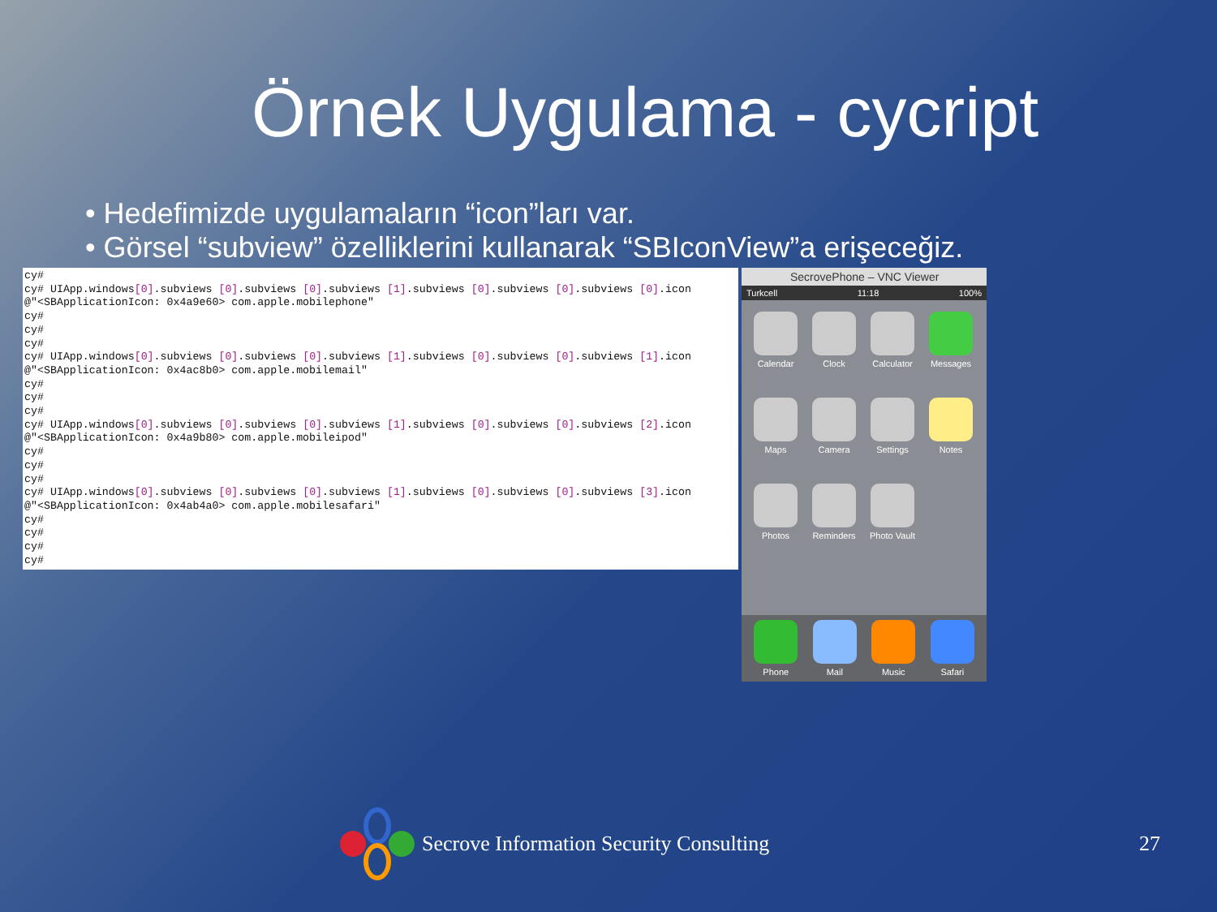Örnek Uygulama - cycript
• Hedefimizde uygulamaların “icon”ları var.
• Görsel “subview” özelliklerini kullanarak “SBIconView”a erişeceğiz.
cy#
cy# UIApp.windows[0].subviews [0].subviews [0].subviews [1].subviews [0].subviews [0].subviews [0].icon
@"<SBApplicationIcon: 0x4a9e60> com.apple.mobilephone"
cy#
cy#
cy#
cy# UIApp.windows[0].subviews [0].subviews [0].subviews [1].subviews [0].subviews [0].subviews [1].icon
@"<SBApplicationIcon: 0x4ac8b0> com.apple.mobilemail"
cy#
cy#
cy#
cy# UIApp.windows[0].subviews [0].subviews [0].subviews [1].subviews [0].subviews [0].subviews [2].icon
@"<SBApplicationIcon: 0x4a9b80> com.apple.mobileipod"
cy#
cy#
cy#
cy# UIApp.windows[0].subviews [0].subviews [0].subviews [1].subviews [0].subviews [0].subviews [3].icon
@"<SBApplicationIcon: 0x4ab4a0> com.apple.mobilesafari"
cy#
cy#
cy#
cy#
SecrovePhone – VNC Viewer
Turkcell 11:18 100%
Calendar
Clock
Calculator
Messages
Maps
Camera
Settings
Notes
Photos
Reminders
Photo Vault
Phone
Mail
Music
Safari
Secrove Information Security Consulting 27